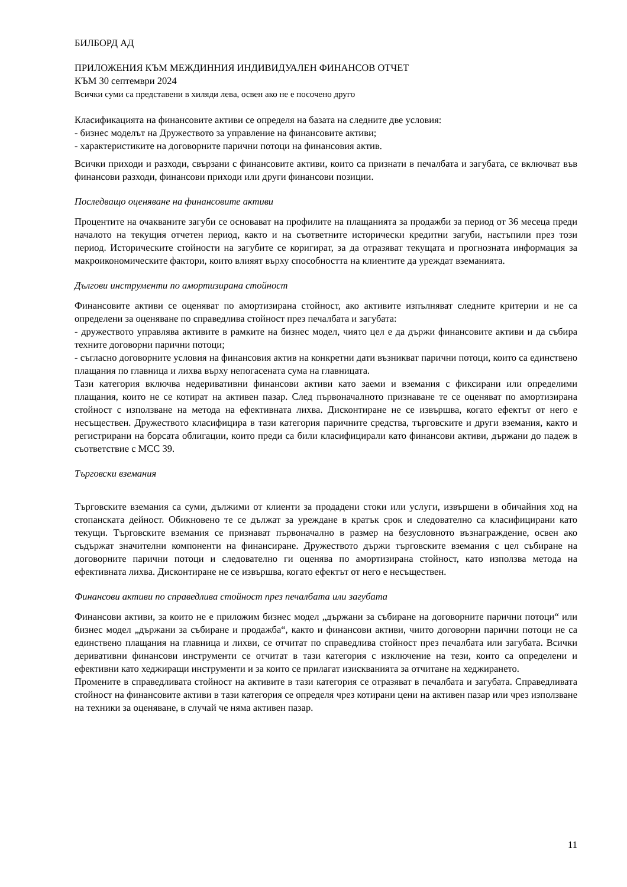БИЛБОРД АД
ПРИЛОЖЕНИЯ КЪМ МЕЖДИННИЯ ИНДИВИДУАЛЕН ФИНАНСОВ ОТЧЕТ
КЪМ 30 септември 2024
Всички суми са представени в хиляди лева, освен ако не е посочено друго
Класификацията на финансовите активи се определя на базата на следните две условия:
- бизнес моделът на Дружеството за управление на финансовите активи;
- характеристиките на договорните парични потоци на финансовия актив.
Всички приходи и разходи, свързани с финансовите активи, които са признати в печалбата и загубата, се включват във финансови разходи, финансови приходи или други финансови позиции.
Последващо оценяване на финансовите активи
Процентите на очакваните загуби се основават на профилите на плащанията за продажби за период от 36 месеца преди началото на текущия отчетен период, както и на съответните исторически кредитни загуби, настъпили през този период. Историческите стойности на загубите се коригират, за да отразяват текущата и прогнозната информация за макроикономическите фактори, които влияят върху способността на клиентите да уреждат вземанията.
Дългови инструменти по амортизирана стойност
Финансовите активи се оценяват по амортизирана стойност, ако активите изпълняват следните критерии и не са определени за оценяване по справедлива стойност през печалбата и загубата:
- дружеството управлява активите в рамките на бизнес модел, чиято цел е да държи финансовите активи и да събира техните договорни парични потоци;
- съгласно договорните условия на финансовия актив на конкретни дати възникват парични потоци, които са единствено плащания по главница и лихва върху непогасената сума на главницата.
Тази категория включва недеривативни финансови активи като заеми и вземания с фиксирани или определими плащания, които не се котират на активен пазар. След първоначалното признаване те се оценяват по амортизирана стойност с използване на метода на ефективната лихва. Дисконтиране не се извършва, когато ефектът от него е несъществен. Дружеството класифицира в тази категория паричните средства, търговските и други вземания, както и регистрирани на борсата облигации, които преди са били класифицирали като финансови активи, държани до падеж в съответствие с МСС 39.
Търговски вземания
Търговските вземания са суми, дължими от клиенти за продадени стоки или услуги, извършени в обичайния ход на стопанската дейност. Обикновено те се дължат за уреждане в кратък срок и следователно са класифицирани като текущи. Търговските вземания се признават първоначално в размер на безусловното възнаграждение, освен ако съдържат значителни компоненти на финансиране. Дружеството държи търговските вземания с цел събиране на договорните парични потоци и следователно ги оценява по амортизирана стойност, като използва метода на ефективната лихва. Дисконтиране не се извършва, когато ефектът от него е несъществен.
Финансови активи по справедлива стойност през печалбата или загубата
Финансови активи, за които не е приложим бизнес модел „държани за събиране на договорните парични потоци“ или бизнес модел „държани за събиране и продажба“, както и финансови активи, чиито договорни парични потоци не са единствено плащания на главница и лихви, се отчитат по справедлива стойност през печалбата или загубата. Всички деривативни финансови инструменти се отчитат в тази категория с изключение на тези, които са определени и ефективни като хеджиращи инструменти и за които се прилагат изискванията за отчитане на хеджирането.
Промените в справедливата стойност на активите в тази категория се отразяват в печалбата и загубата. Справедливата стойност на финансовите активи в тази категория се определя чрез котирани цени на активен пазар или чрез използване на техники за оценяване, в случай че няма активен пазар.
11